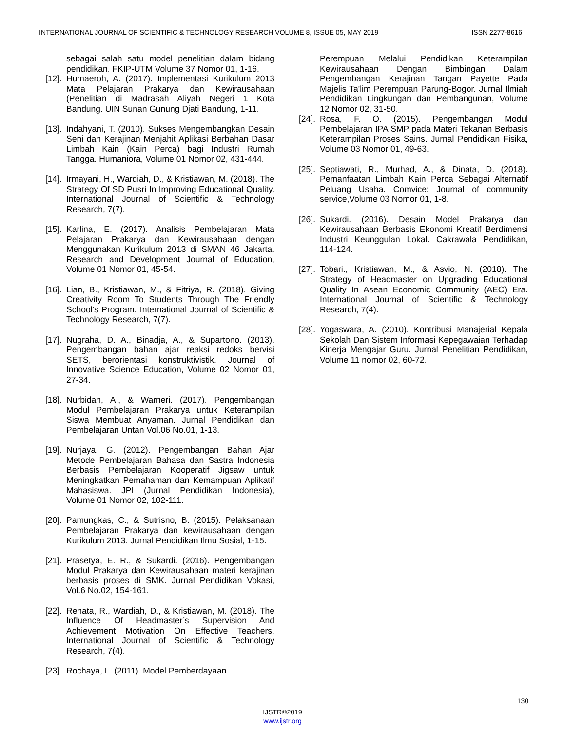INTERNATIONAL JOURNAL OF SCIENTIFIC & TECHNOLOGY RESEARCH VOLUME 8, ISSUE 05, MAY 2019 ISSN 2277-8616
sebagai salah satu model penelitian dalam bidang pendidikan. FKIP-UTM Volume 37 Nomor 01, 1-16.
[12]. Humaeroh, A. (2017). Implementasi Kurikulum 2013 Mata Pelajaran Prakarya dan Kewirausahaan (Penelitian di Madrasah Aliyah Negeri 1 Kota Bandung. UIN Sunan Gunung Djati Bandung, 1-11.
[13]. Indahyani, T. (2010). Sukses Mengembangkan Desain Seni dan Kerajinan Menjahit Aplikasi Berbahan Dasar Limbah Kain (Kain Perca) bagi Industri Rumah Tangga. Humaniora, Volume 01 Nomor 02, 431-444.
[14]. Irmayani, H., Wardiah, D., & Kristiawan, M. (2018). The Strategy Of SD Pusri In Improving Educational Quality. International Journal of Scientific & Technology Research, 7(7).
[15]. Karlina, E. (2017). Analisis Pembelajaran Mata Pelajaran Prakarya dan Kewirausahaan dengan Menggunakan Kurikulum 2013 di SMAN 46 Jakarta. Research and Development Journal of Education, Volume 01 Nomor 01, 45-54.
[16]. Lian, B., Kristiawan, M., & Fitriya, R. (2018). Giving Creativity Room To Students Through The Friendly School’s Program. International Journal of Scientific & Technology Research, 7(7).
[17]. Nugraha, D. A., Binadja, A., & Supartono. (2013). Pengembangan bahan ajar reaksi redoks bervisi SETS, berorientasi konstruktivistik. Journal of Innovative Science Education, Volume 02 Nomor 01, 27-34.
[18]. Nurbidah, A., & Warneri. (2017). Pengembangan Modul Pembelajaran Prakarya untuk Keterampilan Siswa Membuat Anyaman. Jurnal Pendidikan dan Pembelajaran Untan Vol.06 No.01, 1-13.
[19]. Nurjaya, G. (2012). Pengembangan Bahan Ajar Metode Pembelajaran Bahasa dan Sastra Indonesia Berbasis Pembelajaran Kooperatif Jigsaw untuk Meningkatkan Pemahaman dan Kemampuan Aplikatif Mahasiswa. JPI (Jurnal Pendidikan Indonesia), Volume 01 Nomor 02, 102-111.
[20]. Pamungkas, C., & Sutrisno, B. (2015). Pelaksanaan Pembelajaran Prakarya dan kewirausahaan dengan Kurikulum 2013. Jurnal Pendidikan Ilmu Sosial, 1-15.
[21]. Prasetya, E. R., & Sukardi. (2016). Pengembangan Modul Prakarya dan Kewirausahaan materi kerajinan berbasis proses di SMK. Jurnal Pendidikan Vokasi, Vol.6 No.02, 154-161.
[22]. Renata, R., Wardiah, D., & Kristiawan, M. (2018). The Influence Of Headmaster’s Supervision And Achievement Motivation On Effective Teachers. International Journal of Scientific & Technology Research, 7(4).
[23]. Rochaya, L. (2011). Model Pemberdayaan
Perempuan Melalui Pendidikan Keterampilan Kewirausahaan Dengan Bimbingan Dalam Pengembangan Kerajinan Tangan Payette Pada Majelis Ta'lim Perempuan Parung-Bogor. Jurnal Ilmiah Pendidikan Lingkungan dan Pembangunan, Volume 12 Nomor 02, 31-50.
[24]. Rosa, F. O. (2015). Pengembangan Modul Pembelajaran IPA SMP pada Materi Tekanan Berbasis Keterampilan Proses Sains. Jurnal Pendidikan Fisika, Volume 03 Nomor 01, 49-63.
[25]. Septiawati, R., Murhad, A., & Dinata, D. (2018). Pemanfaatan Limbah Kain Perca Sebagai Alternatif Peluang Usaha. Comvice: Journal of community service,Volume 03 Nomor 01, 1-8.
[26]. Sukardi. (2016). Desain Model Prakarya dan Kewirausahaan Berbasis Ekonomi Kreatif Berdimensi Industri Keunggulan Lokal. Cakrawala Pendidikan, 114-124.
[27]. Tobari., Kristiawan, M., & Asvio, N. (2018). The Strategy of Headmaster on Upgrading Educational Quality In Asean Economic Community (AEC) Era. International Journal of Scientific & Technology Research, 7(4).
[28]. Yogaswara, A. (2010). Kontribusi Manajerial Kepala Sekolah Dan Sistem Informasi Kepegawaian Terhadap Kinerja Mengajar Guru. Jurnal Penelitian Pendidikan, Volume 11 nomor 02, 60-72.
130
IJSTR©2019
www.ijstr.org